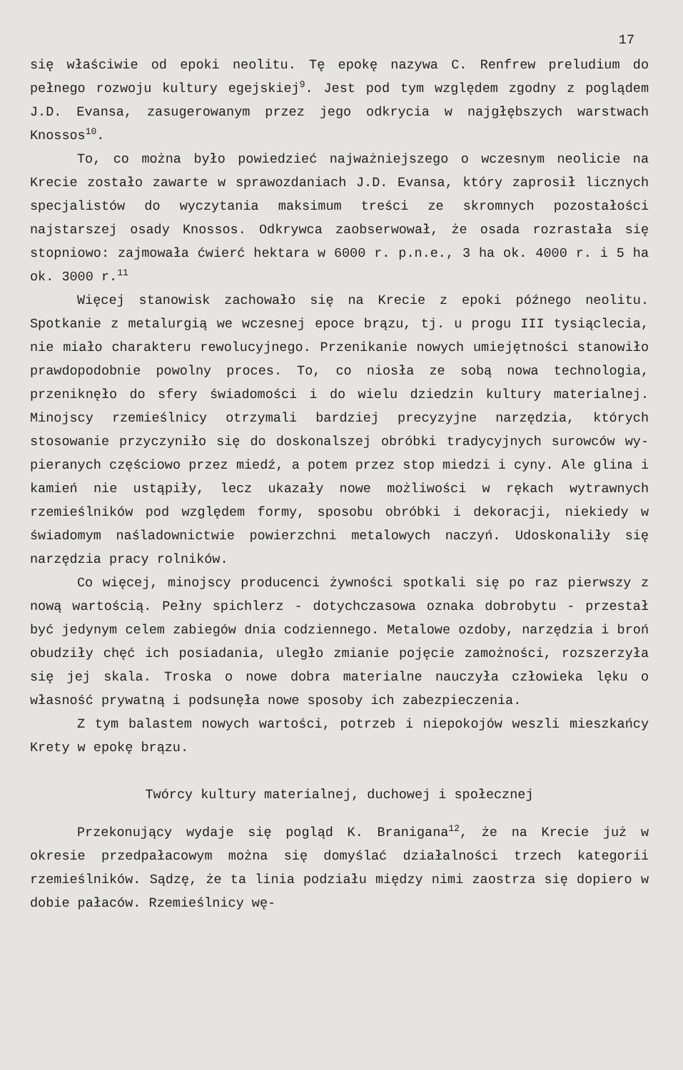17
się właściwie od epoki neolitu. Tę epokę nazywa C. Renfrew prelu­dium do pełnego rozwoju kultury egejskiej<sup>9</sup>. Jest pod tym względem zgodny z poglądem J.D. Evansa, zasugerowanym przez jego odkrycia w najgłębszych warstwach Knossos<sup>10</sup>.
To, co można było powiedzieć najważniejszego o wczesnym neo­licie na Krecie zostało zawarte w sprawozdaniach J.D. Evansa, któ­ry zaprosił licznych specjalistów do wyczytania maksimum treści ze skromnych pozostałości najstarszej osady Knossos. Odkrywca za­obserwował, że osada rozrastała się stopniowo: zajmowała ćwierć hektara w 6000 r. p.n.e., 3 ha ok. 4000 r. i 5 ha ok. 3000 r.<sup>11</sup>
Więcej stanowisk zachowało się na Krecie z epoki późnego neo­litu. Spotkanie z metalurgią we wczesnej epoce brązu, tj. u progu III tysiąclecia, nie miało charakteru rewolucyjnego. Przenikanie nowych umiejętności stanowiło prawdopodobnie powolny proces. To, co niosła ze sobą nowa technologia, przeniknęło do sfery świado­mości i do wielu dziedzin kultury materialnej. Minojscy rzemieśl­nicy otrzymali bardziej precyzyjne narzędzia, których stosowanie przyczyniło się do doskonalszej obróbki tradycyjnych surowców wy­pieranych częściowo przez miedź, a potem przez stop miedzi i cyny. Ale glina i kamień nie ustąpiły, lecz ukazały nowe możliwości w rękach wytrawnych rzemieślników pod względem formy, sposobu obrób­ki i dekoracji, niekiedy w świadomym naśladownictwie powierzchni metalowych naczyń. Udoskonaliły się narzędzia pracy rolników.
Co więcej, minojscy producenci żywności spotkali się po raz pierwszy z nową wartością. Pełny spichlerz - dotychczasowa oznaka dobrobytu - przestał być jedynym celem zabiegów dnia codziennego. Metalowe ozdoby, narzędzia i broń obudziły chęć ich posiadania, uległo zmianie pojęcie zamożności, rozszerzyła się jej skala. Tro­ska o nowe dobra materialne nauczyła człowieka lęku o własność prywatną i podsunęła nowe sposoby ich zabezpieczenia.
Z tym balastem nowych wartości, potrzeb i niepokojów weszli mieszkańcy Krety w epokę brązu.
Twórcy kultury materialnej, duchowej i społecznej
Przekonujący wydaje się pogląd K. Branigana<sup>12</sup>, że na Krecie już w okresie przedpałacowym można się domyślać działalności trzech kategorii rzemieślników. Sądzę, że ta linia podziału mię­dzy nimi zaostrza się dopiero w dobie pałaców. Rzemieślnicy wę-